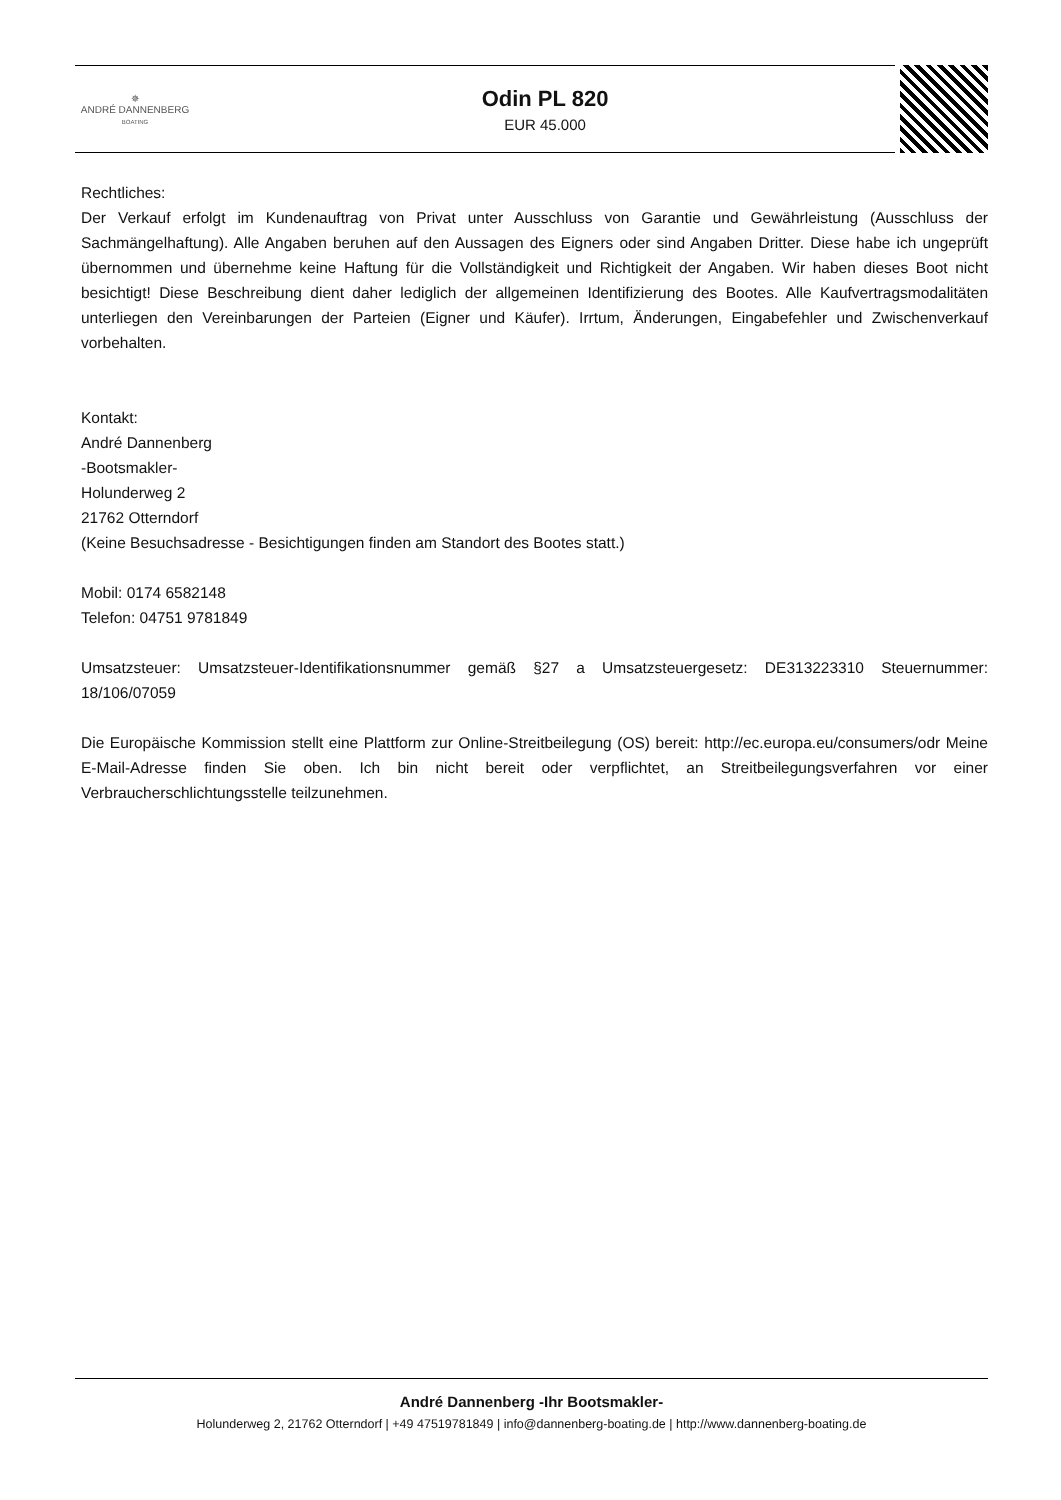✵
ANDRÉ DANNENBERG
BOATING
Odin PL 820
EUR 45.000
Rechtliches:
Der Verkauf erfolgt im Kundenauftrag von Privat unter Ausschluss von Garantie und Gewährleistung (Ausschluss der Sachmängelhaftung). Alle Angaben beruhen auf den Aussagen des Eigners oder sind Angaben Dritter. Diese habe ich ungeprüft übernommen und übernehme keine Haftung für die Vollständigkeit und Richtigkeit der Angaben. Wir haben dieses Boot nicht besichtigt! Diese Beschreibung dient daher lediglich der allgemeinen Identifizierung des Bootes. Alle Kaufvertragsmodalitäten unterliegen den Vereinbarungen der Parteien (Eigner und Käufer). Irrtum, Änderungen, Eingabefehler und Zwischenverkauf vorbehalten.
Kontakt:
André Dannenberg
-Bootsmakler-
Holunderweg 2
21762 Otterndorf
(Keine Besuchsadresse - Besichtigungen finden am Standort des Bootes statt.)
Mobil: 0174 6582148
Telefon: 04751 9781849
Umsatzsteuer: Umsatzsteuer-Identifikationsnummer gemäß §27 a Umsatzsteuergesetz: DE313223310 Steuernummer: 18/106/07059
Die Europäische Kommission stellt eine Plattform zur Online-Streitbeilegung (OS) bereit: http://ec.europa.eu/consumers/odr Meine E-Mail-Adresse finden Sie oben. Ich bin nicht bereit oder verpflichtet, an Streitbeilegungsverfahren vor einer Verbraucherschlichtungsstelle teilzunehmen.
André Dannenberg -Ihr Bootsmakler-
Holunderweg 2, 21762 Otterndorf | +49 47519781849 | info@dannenberg-boating.de | http://www.dannenberg-boating.de